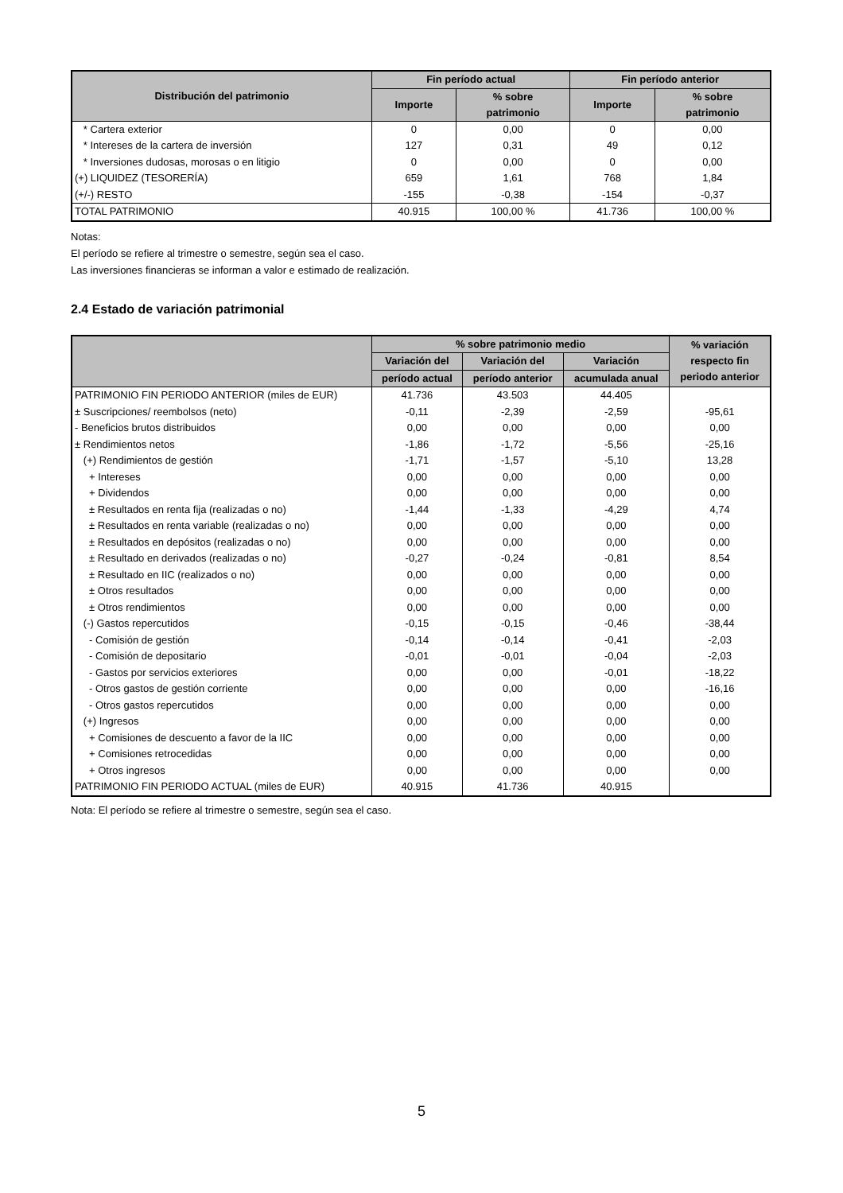| Distribución del patrimonio | Fin período actual | | Fin período anterior | |
| --- | --- | --- | --- | --- |
| | Importe | % sobre patrimonio | Importe | % sobre patrimonio |
| * Cartera exterior | 0 | 0,00 | 0 | 0,00 |
| * Intereses de la cartera de inversión | 127 | 0,31 | 49 | 0,12 |
| * Inversiones dudosas, morosas o en litigio | 0 | 0,00 | 0 | 0,00 |
| (+) LIQUIDEZ (TESORERÍA) | 659 | 1,61 | 768 | 1,84 |
| (+/-) RESTO | -155 | -0,38 | -154 | -0,37 |
| TOTAL PATRIMONIO | 40.915 | 100,00 % | 41.736 | 100,00 % |
Notas:
El período se refiere al trimestre o semestre, según sea el caso.
Las inversiones financieras se informan a valor e estimado de realización.
2.4 Estado de variación patrimonial
| | % sobre patrimonio medio | | | % variación respecto fin periodo anterior |
| --- | --- | --- | --- | --- |
| | Variación del | Variación del | Variación | |
| | período actual | período anterior | acumulada anual | |
| PATRIMONIO FIN PERIODO ANTERIOR (miles de EUR) | 41.736 | 43.503 | 44.405 | |
| ± Suscripciones/ reembolsos (neto) | -0,11 | -2,39 | -2,59 | -95,61 |
| - Beneficios brutos distribuidos | 0,00 | 0,00 | 0,00 | 0,00 |
| ± Rendimientos netos | -1,86 | -1,72 | -5,56 | -25,16 |
| (+) Rendimientos de gestión | -1,71 | -1,57 | -5,10 | 13,28 |
| + Intereses | 0,00 | 0,00 | 0,00 | 0,00 |
| + Dividendos | 0,00 | 0,00 | 0,00 | 0,00 |
| ± Resultados en renta fija (realizadas o no) | -1,44 | -1,33 | -4,29 | 4,74 |
| ± Resultados en renta variable (realizadas o no) | 0,00 | 0,00 | 0,00 | 0,00 |
| ± Resultados en depósitos (realizadas o no) | 0,00 | 0,00 | 0,00 | 0,00 |
| ± Resultado en derivados (realizadas o no) | -0,27 | -0,24 | -0,81 | 8,54 |
| ± Resultado en IIC (realizados o no) | 0,00 | 0,00 | 0,00 | 0,00 |
| ± Otros resultados | 0,00 | 0,00 | 0,00 | 0,00 |
| ± Otros rendimientos | 0,00 | 0,00 | 0,00 | 0,00 |
| (-) Gastos repercutidos | -0,15 | -0,15 | -0,46 | -38,44 |
| - Comisión de gestión | -0,14 | -0,14 | -0,41 | -2,03 |
| - Comisión de depositario | -0,01 | -0,01 | -0,04 | -2,03 |
| - Gastos por servicios exteriores | 0,00 | 0,00 | -0,01 | -18,22 |
| - Otros gastos de gestión corriente | 0,00 | 0,00 | 0,00 | -16,16 |
| - Otros gastos repercutidos | 0,00 | 0,00 | 0,00 | 0,00 |
| (+) Ingresos | 0,00 | 0,00 | 0,00 | 0,00 |
| + Comisiones de descuento a favor de la IIC | 0,00 | 0,00 | 0,00 | 0,00 |
| + Comisiones retrocedidas | 0,00 | 0,00 | 0,00 | 0,00 |
| + Otros ingresos | 0,00 | 0,00 | 0,00 | 0,00 |
| PATRIMONIO FIN PERIODO ACTUAL (miles de EUR) | 40.915 | 41.736 | 40.915 | |
Nota: El período se refiere al trimestre o semestre, según sea el caso.
5